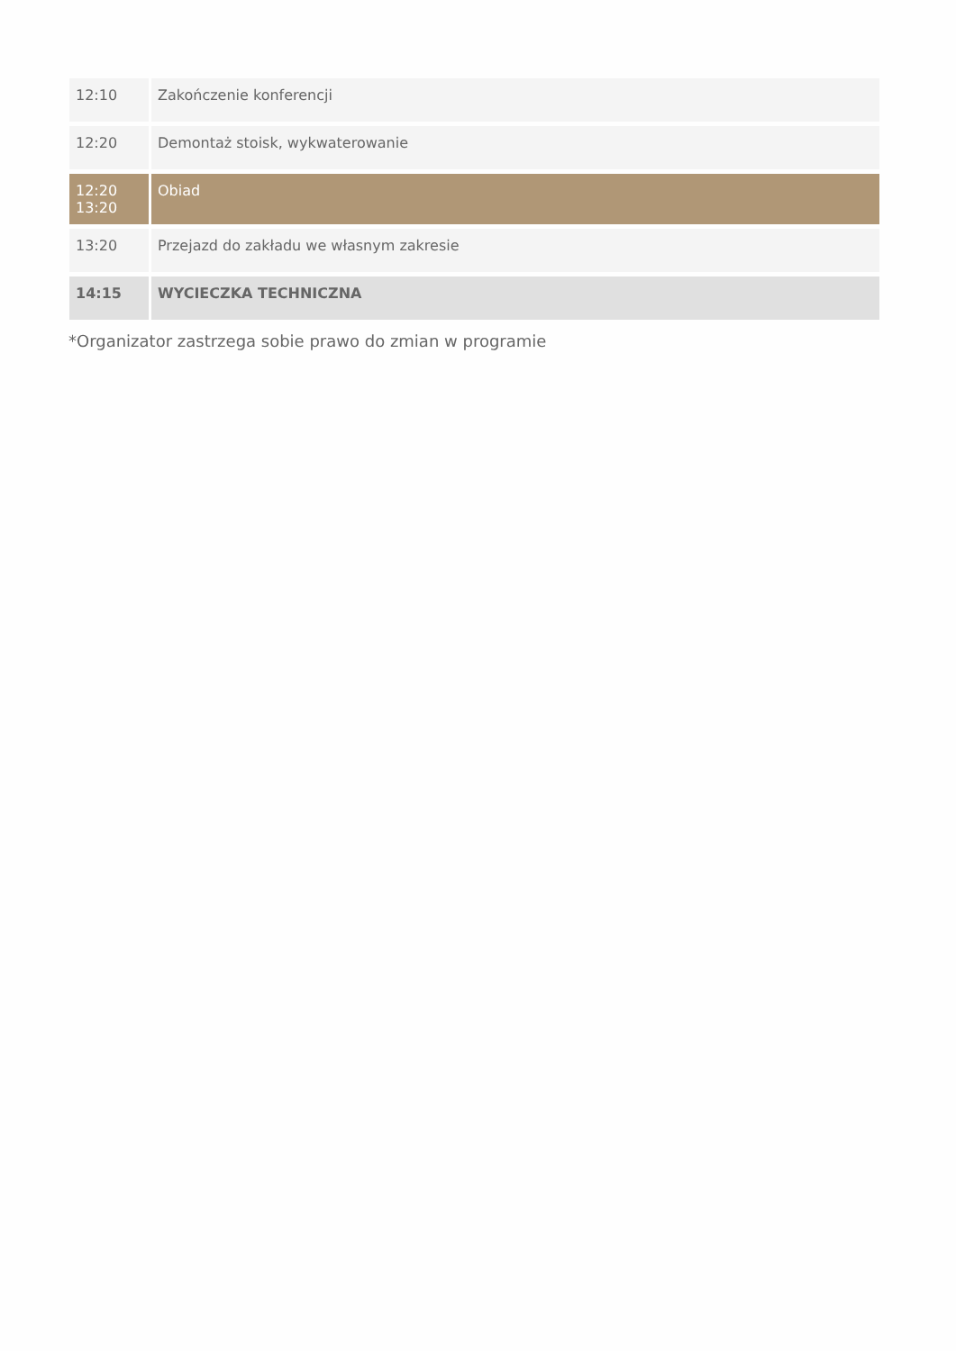| 12:10 | Zakończenie konferencji |
| 12:20 | Demontaż stoisk, wykwaterowanie |
| 12:20 13:20 | Obiad |
| 13:20 | Przejazd do zakładu we własnym zakresie |
| 14:15 | WYCIECZKA TECHNICZNA |
*Organizator zastrzega sobie prawo do zmian w programie